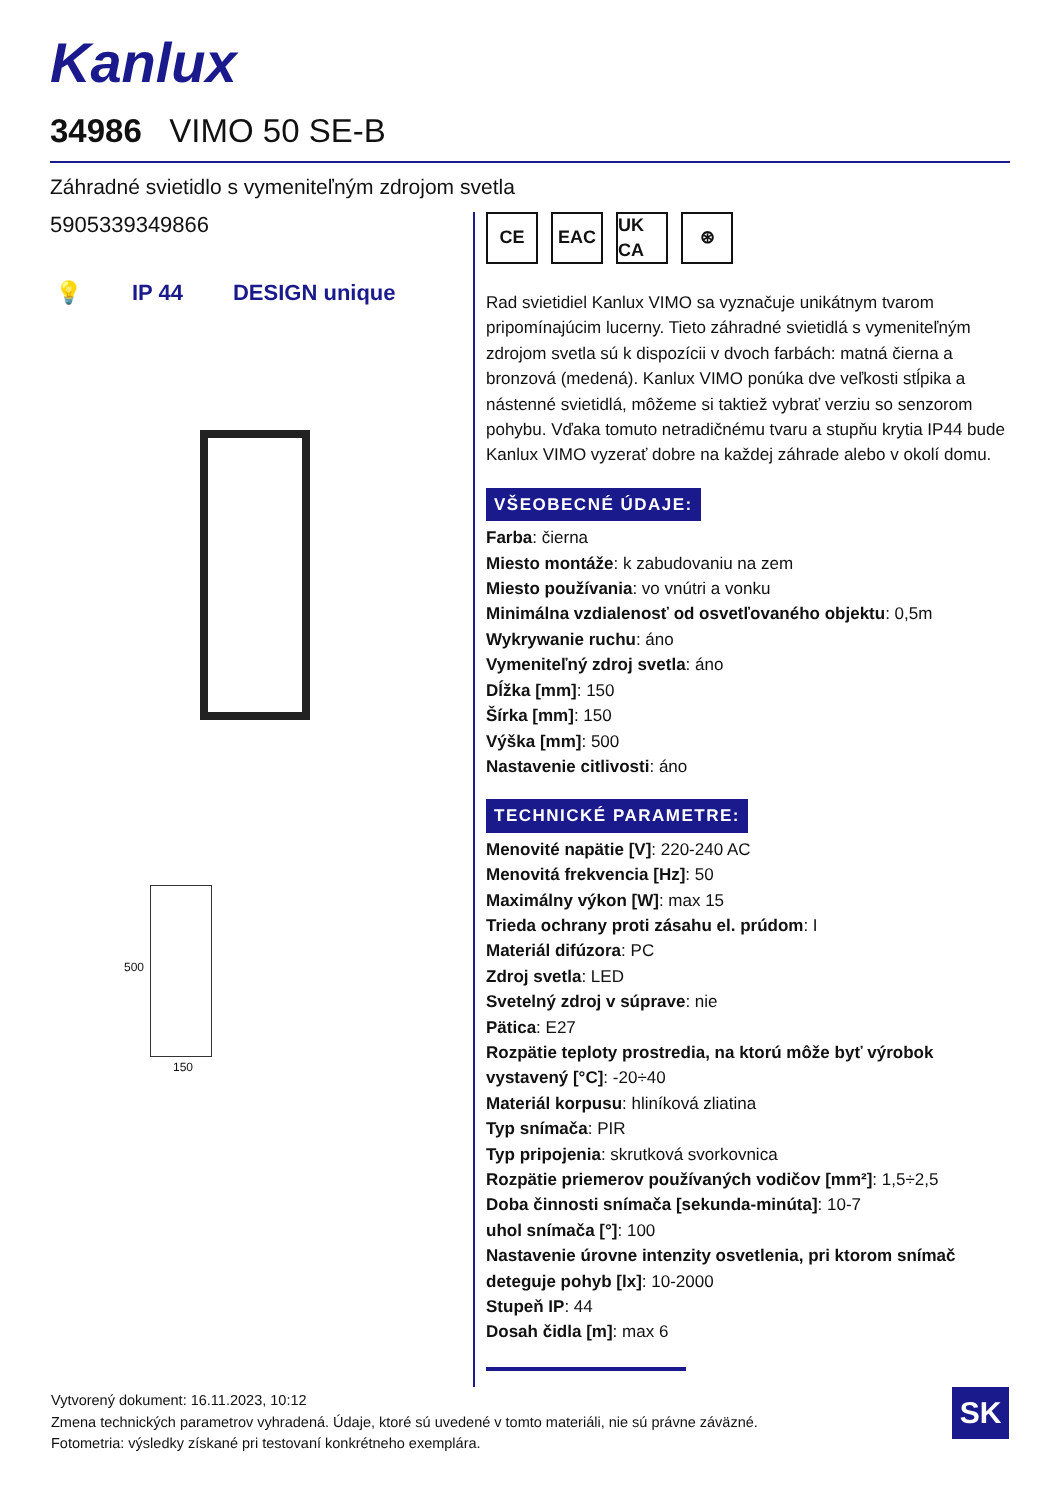Kanlux
34986 VIMO 50 SE-B
Záhradné svietidlo s vymeniteľným zdrojom svetla
5905339349866
💡 IP 44 DESIGN unique
500
150
CE EAC UK CA
⊛
Rad svietidiel Kanlux VIMO sa vyznačuje unikátnym tvarom pripomínajúcim lucerny. Tieto záhradné svietidlá s vymeniteľným zdrojom svetla sú k dispozícii v dvoch farbách: matná čierna a bronzová (medená). Kanlux VIMO ponúka dve veľkosti stĺpika a nástenné svietidlá, môžeme si taktiež vybrať verziu so senzorom pohybu. Vďaka tomuto netradičnému tvaru a stupňu krytia IP44 bude Kanlux VIMO vyzerať dobre na každej záhrade alebo v okolí domu.
VŠEOBECNÉ ÚDAJE:
Farba: čierna
Miesto montáže: k zabudovaniu na zem
Miesto používania: vo vnútri a vonku
Minimálna vzdialenosť od osvetľovaného objektu: 0,5m
Wykrywanie ruchu: áno
Vymeniteľný zdroj svetla: áno
Dĺžka [mm]: 150
Šírka [mm]: 150
Výška [mm]: 500
Nastavenie citlivosti: áno
TECHNICKÉ PARAMETRE:
Menovité napätie [V]: 220-240 AC
Menovitá frekvencia [Hz]: 50
Maximálny výkon [W]: max 15
Trieda ochrany proti zásahu el. prúdom: I
Materiál difúzora: PC
Zdroj svetla: LED
Svetelný zdroj v súprave: nie
Pätica: E27
Rozpätie teploty prostredia, na ktorú môže byť výrobok vystavený [°C]: -20÷40
Materiál korpusu: hliníková zliatina
Typ snímača: PIR
Typ pripojenia: skrutková svorkovnica
Rozpätie priemerov používaných vodičov [mm²]: 1,5÷2,5
Doba činnosti snímača [sekunda-minúta]: 10-7
uhol snímača [°]: 100
Nastavenie úrovne intenzity osvetlenia, pri ktorom snímač deteguje pohyb [lx]: 10-2000
Stupeň IP: 44
Dosah čidla [m]: max 6
Vytvorený dokument: 16.11.2023, 10:12
Zmena technických parametrov vyhradená. Údaje, ktoré sú uvedené v tomto materiáli, nie sú právne záväzné.
Fotometria: výsledky získané pri testovaní konkrétneho exemplára.
SK